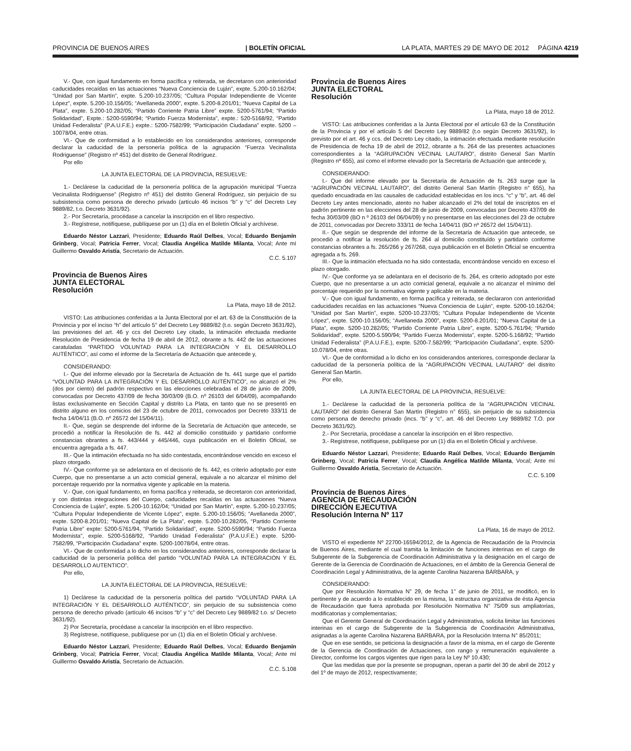PROVINCIA DE BUENOS AIRES | BOLETÍN OFICIAL LA PLATA, MARTES 29 DE MAYO DE 2012 PÁGINA 4219
V.- Que, con igual fundamento en forma pacífica y reiterada, se decretaron con anterioridad caducidades recaídas en las actuaciones “Nueva Conciencia de Luján”, expte. 5.200-10.162/04; “Unidad por San Martín”, expte. 5.200-10.237/05; “Cultura Popular Independiente de Vicente López”, expte. 5.200-10.156/05; “Avellaneda 2000”, expte. 5.200-8.201/01; “Nueva Capital de La Plata”, expte. 5.200-10.282/05; “Partido Corriente Patria Libre” expte. 5200-5761/94; “Partido Solidaridad”, Expte.: 5200-5590/94; “Partido Fuerza Modernista”, expte.: 520-5168/92, “Partido Unidad Federalista” (P.A.U.F.E.) expte.: 5200-7582/99; “Participación Ciudadana” expte. 5200 – 10078/04, entre otras.
VI.- Que de conformidad a lo establecido en los considerandos anteriores, corresponde declarar la caducidad de la personería política de la agrupación “Fuerza Vecinalista Rodriguense” (Registro nº 451) del distrito de General Rodríguez.
Por ello
LA JUNTA ELECTORAL DE LA PROVINCIA, RESUELVE:
1.- Declárese la caducidad de la personería política de la agrupación municipal “Fuerza Vecinalista Rodriguense” (Registro nº 451) del distrito General Rodríguez, sin perjuicio de su subsistencia como persona de derecho privado (artículo 46 incisos “b” y “c” del Decreto Ley 9889/82, t.o. Decreto 3631/92).
2.- Por Secretaría, procédase a cancelar la inscripción en el libro respectivo.
3.- Regístrese, notifíquese, publíquese por un (1) día en el Boletín Oficial y archívese.
Eduardo Néstor Lazzari, Presidente; Eduardo Raúl Delbes, Vocal; Eduardo Benjamín Grinberg, Vocal; Patricia Ferrer, Vocal; Claudia Angélica Matilde Milanta, Vocal; Ante mí Guillermo Osvaldo Aristía, Secretario de Actuación.
C.C. 5.107
Provincia de Buenos Aires
JUNTA ELECTORAL
Resolución
La Plata, mayo 18 de 2012.
VISTO: Las atribuciones conferidas a la Junta Electoral por el art. 63 de la Constitución de la Provincia y por el inciso “h” del artículo 5° del Decreto Ley 9889/82 (t.o. según Decreto 3631/92), las previsiones del art. 46 y ccs del Decreto Ley citado, la intimación efectuada mediante Resolución de Presidencia de fecha 19 de abril de 2012, obrante a fs. 442 de las actuaciones caratuladas “PARTIDO VOLUNTAD PARA LA INTEGRACIÓN Y EL DESARROLLO AUTÉNTICO”, así como el informe de la Secretaría de Actuación que antecede y,
CONSIDERANDO:
I.- Que del informe elevado por la Secretaría de Actuación de fs. 441 surge que el partido “VOLUNTAD PARA LA INTEGRACIÓN Y EL DESARROLLO AUTÉNTICO”, no alcanzó el 2% (dos por ciento) del padrón respectivo en las elecciones celebradas el 28 de junio de 2009, convocadas por Decreto 437/09 de fecha 30/03/09 (B.O. nº 26103 del 6/04/09), acompañando listas exclusivamente en Sección Capital y distrito La Plata, en tanto que no se presentó en distrito alguno en los comicios del 23 de octubre de 2011, convocados por Decreto 333/11 de fecha 14/04/11 (B.O. nº 26572 del 15/04/11).
II.- Que, según se desprende del informe de la Secretaría de Actuación que antecede, se procedió a notificar la Resolución de fs. 442 al domicilio constituido y partidario conforme constancias obrantes a fs. 443/444 y 445/446, cuya publicación en el Boletín Oficial, se encuentra agregada a fs. 447.
III.- Que la intimación efectuada no ha sido contestada, encontrándose vencido en exceso el plazo otorgado.
IV.- Que conforme ya se adelantara en el decisorio de fs. 442, es criterio adoptado por este Cuerpo, que no presentarse a un acto comicial general, equivale a no alcanzar el mínimo del porcentaje requerido por la normativa vigente y aplicable en la materia.
V.- Que, con igual fundamento, en forma pacífica y reiterada, se decretaron con anterioridad, y con distintas integraciones del Cuerpo, caducidades recaídas en las actuaciones “Nueva Conciencia de Luján”, expte. 5.200-10.162/04; “Unidad por San Martín”, expte. 5.200-10.237/05; “Cultura Popular Independiente de Vicente López”, expte. 5.200-10.156/05; “Avellaneda 2000”, expte. 5200-8.201/01; “Nueva Capital de La Plata”, expte. 5.200-10.282/05, “Partido Corriente Patria Libre” expte: 5200-5761/94, “Partido Solidaridad”, expte. 5200-5590/94; “Partido Fuerza Modernista”, expíe. 5200-5168/92, “Partido Unidad Federalista” (P.A.U.F.E.) expte. 5200-7582/99, “Participación Ciudadana” expte. 5200-10078/04, entre otras.
VI.- Que de conformidad a lo dicho en los considerandos anteriores, corresponde declarar la caducidad de la personería política del partido “VOLUNTAD PARA LA INTEGRACION Y EL DESARROLLO AUTENTICO”.
Por ello,
LA JUNTA ELECTORAL DE LA PROVINCIA, RESUELVE:
1) Declárese la caducidad de la personería política del partido “VOLUNTAD PARA LA INTEGRACIÓN Y EL DESARROLLO AUTÉNTICO”, sin perjuicio de su subsistencia como persona de derecho privado (artículo 46 incisos “b” y “c” del Decreto Ley 9889/82 t.o. s/ Decreto 3631/92).
2) Por Secretaría, procédase a cancelar la inscripción en el libro respectivo.
3) Regístrese, notifíquese, publíquese por un (1) día en el Boletín Oficial y archívese.
Eduardo Néstor Lazzari, Presidente; Eduardo Raúl Delbes, Vocal; Eduardo Benjamín Grinberg, Vocal; Patricia Ferrer, Vocal; Claudia Angélica Matilde Milanta, Vocal; Ante mí Guillermo Osvaldo Aristía, Secretario de Actuación.
C.C. 5.108
Provincia de Buenos Aires
JUNTA ELECTORAL
Resolución
La Plata, mayo 18 de 2012.
VISTO: Las atribuciones conferidas a la Junta Electoral por el artículo 63 de la Constitución de la Provincia y por el artículo 5 del Decreto Ley 9889/82 (t.o según Decreto 3631/92), lo previsto por el art. 46 y ccs. del Decreto Ley citado, la intimación efectuada mediante resolución de Presidencia de fecha 19 de abril de 2012, obrante a fs. 264 de las presentes actuaciones correspondientes a la “AGRUPACIÓN VECINAL LAUTARO”, distrito General San Martín (Registro nº 655), así como el informe elevado por la Secretaría de Actuación que antecede y,
CONSIDERANDO:
I.- Que del informe elevado por la Secretaría de Actuación de fs. 263 surge que la “AGRUPACIÓN VECINAL LAUTARO”, del distrito General San Martín (Registro n° 655), ha quedado encuadrada en las causales de caducidad establecidas en los incs. “c” y “b”, art. 46 del Decreto Ley antes mencionado, atento no haber alcanzado el 2% del total de inscriptos en el padrón pertinente en las elecciones del 28 de junio de 2009, convocadas por Decreto 437/09 de fecha 30/03/09 (BO n º 26103 del 06/04/09) y no presentarse en las elecciones del 23 de octubre de 2011, convocadas por Decreto 333/11 de fecha 14/04/11 (BO nº 26572 del 15/04/11).
II.- Que según se desprende del informe de la Secretaría de Actuación que antecede, se procedió a notificar la resolución de fs. 264 al domicilio constituído y partidario conforme constancias obrantes a fs. 265/266 y 267/268, cuya publicación en el Boletín Oficial se encuentra agregada a fs. 269.
III.- Que la intimación efectuada no ha sido contestada, encontrándose vencido en exceso el plazo otorgado.
IV.- Que conforme ya se adelantara en el decisorio de fs. 264, es criterio adoptado por este Cuerpo, que no presentarse a un acto comicial general, equivale a no alcanzar el mínimo del porcentaje requerido por la normativa vigente y aplicable en la materia.
V.- Que con igual fundamento, en forma pacífica y reiterada, se declararon con anterioridad caducidades recaídas en las actuaciones “Nueva Conciencia de Luján”, expte. 5200-10.162/04; “Unidad por San Martín”, expte. 5200-10.237/05; “Cultura Popular Independiente de Vicente López”, expte. 5200-10.156/05; “Avellaneda 2000”, expte. 5200-8.201/01; “Nueva Capital de La Plata”, expte. 5200-10.282/05; “Partido Corriente Patria Libre”, expte. 5200-5.761/94; “Partido Solidaridad”, expte. 5200-5.590/94; “Partido Fuerza Modernista”, expte. 5200-5.168/92; “Partido Unidad Federalista” (P.A.U.F.E.), expte. 5200-7.582/99; “Participación Ciudadana”, expte. 5200-10.078/04, entre otras.
VI.- Que de conformidad a lo dicho en los considerandos anteriores, corresponde declarar la caducidad de la personería política de la “AGRUPACIÓN VECINAL LAUTARO” del distrito General San Martín.
Por ello,
LA JUNTA ELECTORAL DE LA PROVINCIA, RESUELVE:
1.- Declárese la caducidad de la personería política de la “AGRUPACIÓN VECINAL LAUTARO” del distrito General San Martín (Registro n° 655), sin perjuicio de su subsistencia como persona de derecho privado (incs. “b” y “c”, art. 46 del Decreto Ley 9889/82 T.O. por Decreto 3631/92).
2.- Por Secretaría, procédase a cancelar la inscripción en el libro respectivo.
3.- Regístrese, notifíquese, publíquese por un (1) día en el Boletín Oficial y archívese.
Eduardo Néstor Lazzari, Presidente; Eduardo Raúl Delbes, Vocal; Eduardo Benjamín Grinberg, Vocal; Patricia Ferrer, Vocal; Claudia Angélica Matilde Milanta, Vocal; Ante mí Guillermo Osvaldo Aristía, Secretario de Actuación.
C.C. 5.109
Provincia de Buenos Aires
AGENCIA DE RECAUDACIÓN
DIRECCIÓN EJECUTIVA
Resolución Interna Nº 117
La Plata, 16 de mayo de 2012.
VISTO el expediente Nº 22700-16594/2012, de la Agencia de Recaudación de la Provincia de Buenos Aires, mediante el cual tramita la limitación de funciones interinas en el cargo de Subgerente de la Subgerencia de Coordinación Administrativa y la designación en el cargo de Gerente de la Gerencia de Coordinación de Actuaciones, en el ámbito de la Gerencia General de Coordinación Legal y Administrativa, de la agente Carolina Nazarena BÁRBARA, y
CONSIDERANDO:
Que por Resolución Normativa N° 29, de fecha 1° de junio de 2011, se modificó, en lo pertinente y de acuerdo a lo establecido en la misma, la estructura organizativa de ésta Agencia de Recaudación que fuera aprobada por Resolución Normativa N° 75/09 sus ampliatorias, modificatorias y complementarias;
Que el Gerente General de Coordinación Legal y Administrativa, solicita limitar las funciones interinas en el cargo de Subgerente de la Subgerencia de Coordinación Administrativa, asignadas a la agente Carolina Nazarena BARBARA, por la Resolución Interna N° 85/2011;
Que en ese sentido, se peticiona la designación a favor de la misma, en el cargo de Gerente de la Gerencia de Coordinación de Actuaciones, con rango y remuneración equivalente a Director, conforme los cargos vigentes que rigen para la Ley Nº 10.430;
Que las medidas que por la presente se propugnan, operan a partir del 30 de abril de 2012 y del 1º de mayo de 2012, respectivamente;